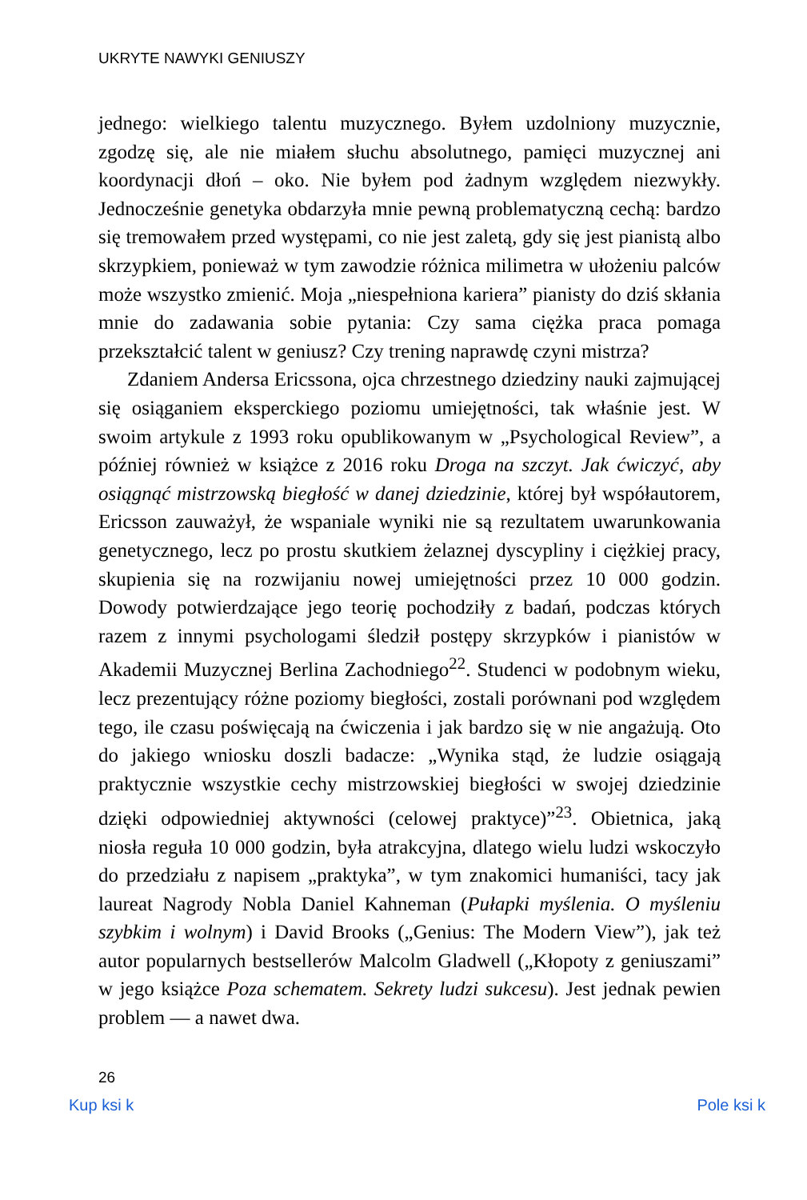UKRYTE NAWYKI GENIUSZY
jednego: wielkiego talentu muzycznego. Byłem uzdolniony muzycznie, zgodzę się, ale nie miałem słuchu absolutnego, pamięci muzycznej ani koordynacji dłoń – oko. Nie byłem pod żadnym względem niezwykły. Jednocześnie genetyka obdarzyła mnie pewną problematyczną cechą: bardzo się tremowałem przed występami, co nie jest zaletą, gdy się jest pianistą albo skrzypkiem, ponieważ w tym zawodzie różnica milimetra w ułożeniu palców może wszystko zmienić. Moja „niespełniona kariera” pianisty do dziś skłania mnie do zadawania sobie pytania: Czy sama ciężka praca pomaga przekształcić talent w geniusz? Czy trening naprawdę czyni mistrza?
Zdaniem Andersa Ericssona, ojca chrzestnego dziedziny nauki zajmującej się osiąganiem eksperckiego poziomu umiejętności, tak właśnie jest. W swoim artykule z 1993 roku opublikowanym w „Psychological Review”, a później również w książce z 2016 roku Droga na szczyt. Jak ćwiczyć, aby osiągnąć mistrzowską biegłość w danej dziedzinie, której był współautorem, Ericsson zauważył, że wspaniale wyniki nie są rezultatem uwarunkowania genetycznego, lecz po prostu skutkiem żelaznej dyscypliny i ciężkiej pracy, skupienia się na rozwijaniu nowej umiejętności przez 10 000 godzin. Dowody potwierdzające jego teorię pochodziły z badań, podczas których razem z innymi psychologami śledził postępy skrzypków i pianistów w Akademii Muzycznej Berlina Zachodniego<sup>22</sup>. Studenci w podobnym wieku, lecz prezentujący różne poziomy biegłości, zostali porównani pod względem tego, ile czasu poświęcają na ćwiczenia i jak bardzo się w nie angażują. Oto do jakiego wniosku doszli badacze: „Wynika stąd, że ludzie osiągają praktycznie wszystkie cechy mistrzowskiej biegłości w swojej dziedzinie dzięki odpowiedniej aktywności (celowej praktyce)”<sup>23</sup>. Obietnica, jaką niosła reguła 10 000 godzin, była atrakcyjna, dlatego wielu ludzi wskoczyło do przedziału z napisem „praktyka”, w tym znakomici humaniści, tacy jak laureat Nagrody Nobla Daniel Kahneman (Pułapki myślenia. O myśleniu szybkim i wolnym) i David Brooks („Genius: The Modern View”), jak też autor popularnych bestsellerów Malcolm Gladwell („Kłopoty z geniuszami” w jego książce Poza schematem. Sekrety ludzi sukcesu). Jest jednak pewien problem — a nawet dwa.
26
Kup ksi k Pole ksi k